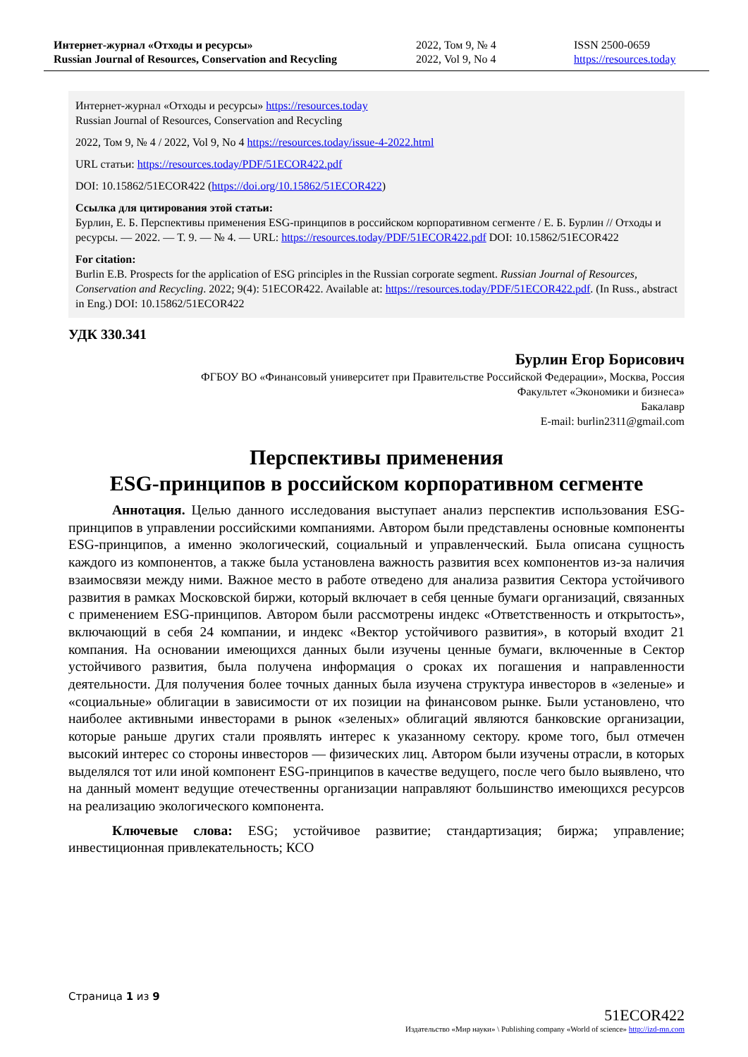Интернет-журнал «Отходы и ресурсы»
Russian Journal of Resources, Conservation and Recycling
2022, Том 9, № 4
2022, Vol 9, No 4
ISSN 2500-0659
https://resources.today
Интернет-журнал «Отходы и ресурсы» https://resources.today
Russian Journal of Resources, Conservation and Recycling
2022, Том 9, № 4 / 2022, Vol 9, No 4 https://resources.today/issue-4-2022.html
URL статьи: https://resources.today/PDF/51ECOR422.pdf
DOI: 10.15862/51ECOR422 (https://doi.org/10.15862/51ECOR422)
Ссылка для цитирования этой статьи:
Бурлин, Е. Б. Перспективы применения ESG-принципов в российском корпоративном сегменте / Е. Б. Бурлин // Отходы и ресурсы. — 2022. — Т. 9. — № 4. — URL: https://resources.today/PDF/51ECOR422.pdf DOI: 10.15862/51ECOR422
For citation:
Burlin E.B. Prospects for the application of ESG principles in the Russian corporate segment. Russian Journal of Resources, Conservation and Recycling. 2022; 9(4): 51ECOR422. Available at: https://resources.today/PDF/51ECOR422.pdf. (In Russ., abstract in Eng.) DOI: 10.15862/51ECOR422
УДК 330.341
Бурлин Егор Борисович
ФГБОУ ВО «Финансовый университет при Правительстве Российской Федерации», Москва, Россия
Факультет «Экономики и бизнеса»
Бакалавр
E-mail: burlin2311@gmail.com
Перспективы применения
ESG-принципов в российском корпоративном сегменте
Аннотация. Целью данного исследования выступает анализ перспектив использования ESG-принципов в управлении российскими компаниями. Автором были представлены основные компоненты ESG-принципов, а именно экологический, социальный и управленческий. Была описана сущность каждого из компонентов, а также была установлена важность развития всех компонентов из-за наличия взаимосвязи между ними. Важное место в работе отведено для анализа развития Сектора устойчивого развития в рамках Московской биржи, который включает в себя ценные бумаги организаций, связанных с применением ESG-принципов. Автором были рассмотрены индекс «Ответственность и открытость», включающий в себя 24 компании, и индекс «Вектор устойчивого развития», в который входит 21 компания. На основании имеющихся данных были изучены ценные бумаги, включенные в Сектор устойчивого развития, была получена информация о сроках их погашения и направленности деятельности. Для получения более точных данных была изучена структура инвесторов в «зеленые» и «социальные» облигации в зависимости от их позиции на финансовом рынке. Были установлено, что наиболее активными инвесторами в рынок «зеленых» облигаций являются банковские организации, которые раньше других стали проявлять интерес к указанному сектору. кроме того, был отмечен высокий интерес со стороны инвесторов — физических лиц. Автором были изучены отрасли, в которых выделялся тот или иной компонент ESG-принципов в качестве ведущего, после чего было выявлено, что на данный момент ведущие отечественны организации направляют большинство имеющихся ресурсов на реализацию экологического компонента.
Ключевые слова: ESG; устойчивое развитие; стандартизация; биржа; управление; инвестиционная привлекательность; КСО
Страница 1 из 9
51ECOR422
Издательство «Мир науки» \ Publishing company «World of science» http://izd-mn.com